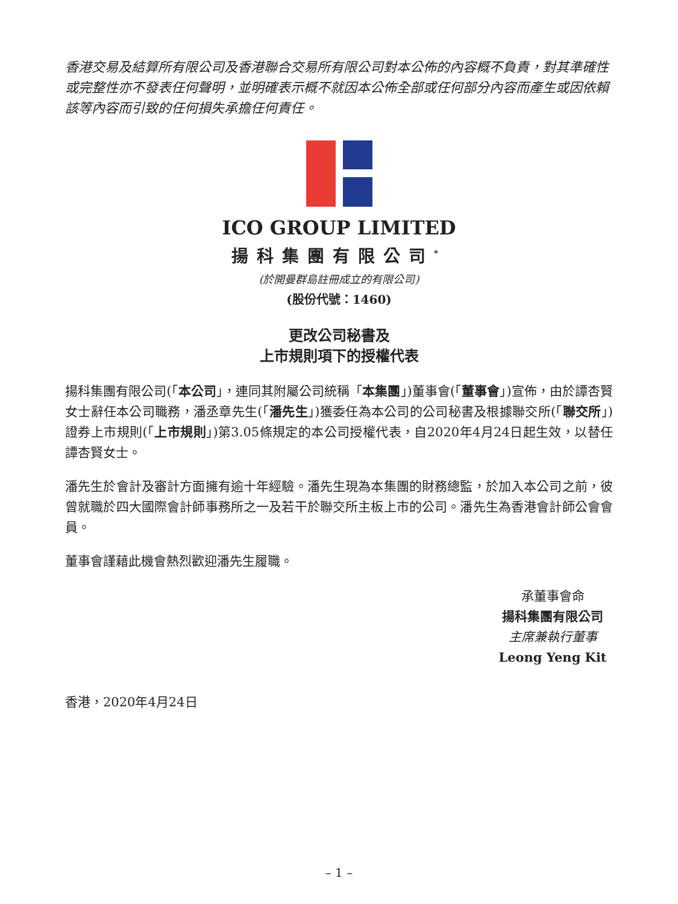香港交易及結算所有限公司及香港聯合交易所有限公司對本公佈的內容概不負責，對其準確性或完整性亦不發表任何聲明，並明確表示概不就因本公佈全部或任何部分內容而產生或因依賴該等內容而引致的任何損失承擔任何責任。
ICO GROUP LIMITED
揚科集團有限公司<sup>*</sup>
(於開曼群島註冊成立的有限公司)
(股份代號：1460)
更改公司秘書及
上市規則項下的授權代表
揚科集團有限公司(「本公司」，連同其附屬公司統稱「本集團」)董事會(「董事會」)宣佈，由於譚杏賢女士辭任本公司職務，潘丞章先生(「潘先生」)獲委任為本公司的公司秘書及根據聯交所(「聯交所」)證券上市規則(「上市規則」)第3.05條規定的本公司授權代表，自2020年4月24日起生效，以替任譚杏賢女士。
潘先生於會計及審計方面擁有逾十年經驗。潘先生現為本集團的財務總監，於加入本公司之前，彼曾就職於四大國際會計師事務所之一及若干於聯交所主板上市的公司。潘先生為香港會計師公會會員。
董事會謹藉此機會熱烈歡迎潘先生履職。
承董事會命
揚科集團有限公司
主席兼執行董事
Leong Yeng Kit
香港，2020年4月24日
– 1 –